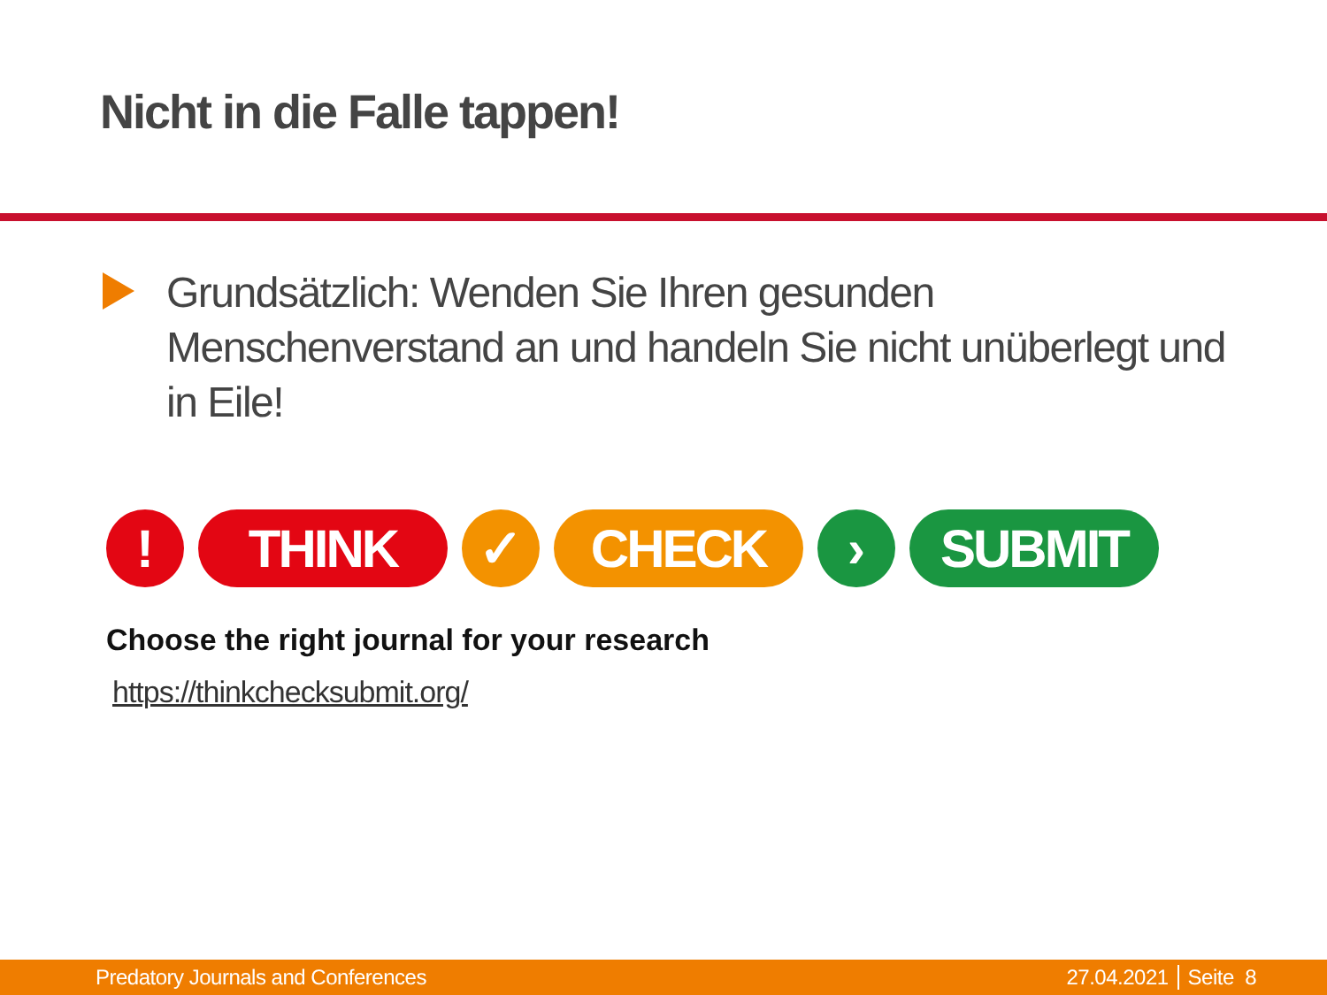Nicht in die Falle tappen!
Grundsätzlich: Wenden Sie Ihren gesunden Menschenverstand an und handeln Sie nicht unüberlegt und in Eile!
! THINK ✓ CHECK › SUBMIT
Choose the right journal for your research
https://thinkchecksubmit.org/
Predatory Journals and Conferences 27.04.2021 Seite 8